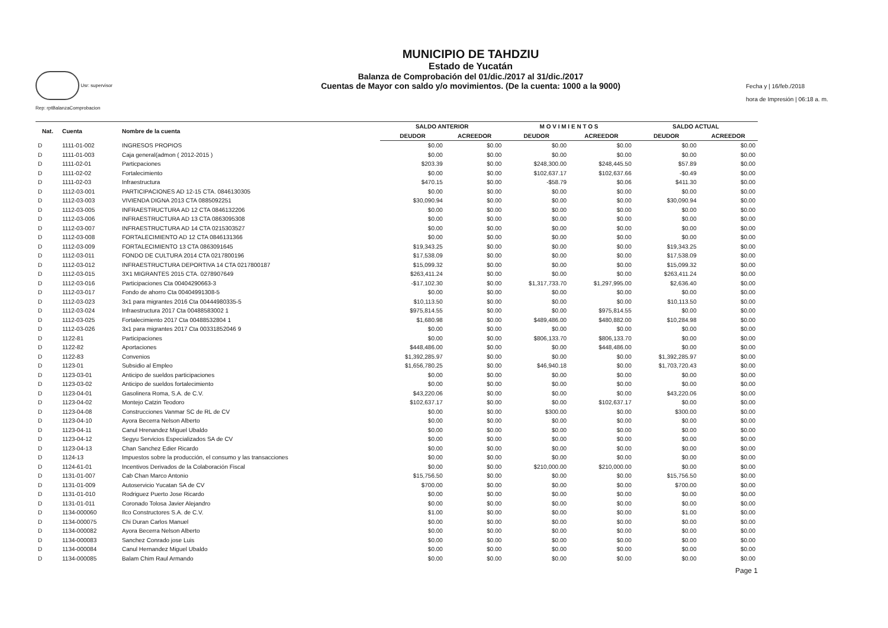Usr: supervisor
Rep: rptBalanzaComprobacion
MUNICIPIO DE TAHDZIU
Estado de Yucatán
Balanza de Comprobación del 01/dic./2017 al 31/dic./2017
Cuentas de Mayor con saldo y/o movimientos. (De la cuenta: 1000 a la 9000)
Fecha y | 16/feb./2018
hora de Impresión | 06:18 a. m.
| Nat. | Cuenta | Nombre de la cuenta | SALDO ANTERIOR | | M O V I M I E N T O S | | SALDO ACTUAL | |
| --- | --- | --- | --- | --- | --- | --- | --- | --- |
| | | | DEUDOR | ACREEDOR | DEUDOR | ACREEDOR | DEUDOR | ACREEDOR |
| D | 1111-01-002 | INGRESOS PROPIOS | $0.00 | $0.00 | $0.00 | $0.00 | $0.00 | $0.00 |
| D | 1111-01-003 | Caja general(admon ( 2012-2015 ) | $0.00 | $0.00 | $0.00 | $0.00 | $0.00 | $0.00 |
| D | 1111-02-01 | Particpaciones | $203.39 | $0.00 | $248,300.00 | $248,445.50 | $57.89 | $0.00 |
| D | 1111-02-02 | Fortalecimiento | $0.00 | $0.00 | $102,637.17 | $102,637.66 | -$0.49 | $0.00 |
| D | 1111-02-03 | Infraestructura | $470.15 | $0.00 | -$58.79 | $0.06 | $411.30 | $0.00 |
| D | 1112-03-001 | PARTICIPACIONES AD 12-15 CTA. 0846130305 | $0.00 | $0.00 | $0.00 | $0.00 | $0.00 | $0.00 |
| D | 1112-03-003 | VIVIENDA DIGNA 2013 CTA 0885092251 | $30,090.94 | $0.00 | $0.00 | $0.00 | $30,090.94 | $0.00 |
| D | 1112-03-005 | INFRAESTRUCTURA AD 12 CTA 0846132206 | $0.00 | $0.00 | $0.00 | $0.00 | $0.00 | $0.00 |
| D | 1112-03-006 | INFRAESTRUCTURA AD 13 CTA 0863095308 | $0.00 | $0.00 | $0.00 | $0.00 | $0.00 | $0.00 |
| D | 1112-03-007 | INFRAESTRUCTURA AD 14 CTA 0215303527 | $0.00 | $0.00 | $0.00 | $0.00 | $0.00 | $0.00 |
| D | 1112-03-008 | FORTALECIMIENTO AD 12 CTA 0846131366 | $0.00 | $0.00 | $0.00 | $0.00 | $0.00 | $0.00 |
| D | 1112-03-009 | FORTALECIMIENTO 13 CTA 0863091645 | $19,343.25 | $0.00 | $0.00 | $0.00 | $19,343.25 | $0.00 |
| D | 1112-03-011 | FONDO DE CULTURA 2014 CTA 0217800196 | $17,538.09 | $0.00 | $0.00 | $0.00 | $17,538.09 | $0.00 |
| D | 1112-03-012 | INFRAESTRUCTURA DEPORTIVA 14 CTA 0217800187 | $15,099.32 | $0.00 | $0.00 | $0.00 | $15,099.32 | $0.00 |
| D | 1112-03-015 | 3X1 MIGRANTES 2015 CTA. 0278907649 | $263,411.24 | $0.00 | $0.00 | $0.00 | $263,411.24 | $0.00 |
| D | 1112-03-016 | Participaciones Cta 00404290663-3 | -$17,102.30 | $0.00 | $1,317,733.70 | $1,297,995.00 | $2,636.40 | $0.00 |
| D | 1112-03-017 | Fondo de ahorro Cta 00404991308-5 | $0.00 | $0.00 | $0.00 | $0.00 | $0.00 | $0.00 |
| D | 1112-03-023 | 3x1 para migrantes 2016 Cta 00444980335-5 | $10,113.50 | $0.00 | $0.00 | $0.00 | $10,113.50 | $0.00 |
| D | 1112-03-024 | Infraestructura 2017 Cta 00488583002 1 | $975,814.55 | $0.00 | $0.00 | $975,814.55 | $0.00 | $0.00 |
| D | 1112-03-025 | Fortalecimiento 2017 Cta 00488532804 1 | $1,680.98 | $0.00 | $489,486.00 | $480,882.00 | $10,284.98 | $0.00 |
| D | 1112-03-026 | 3x1 para migrantes 2017 Cta 00331852046 9 | $0.00 | $0.00 | $0.00 | $0.00 | $0.00 | $0.00 |
| D | 1122-81 | Participaciones | $0.00 | $0.00 | $806,133.70 | $806,133.70 | $0.00 | $0.00 |
| D | 1122-82 | Aportaciones | $448,486.00 | $0.00 | $0.00 | $448,486.00 | $0.00 | $0.00 |
| D | 1122-83 | Convenios | $1,392,285.97 | $0.00 | $0.00 | $0.00 | $1,392,285.97 | $0.00 |
| D | 1123-01 | Subsidio al Empleo | $1,656,780.25 | $0.00 | $46,940.18 | $0.00 | $1,703,720.43 | $0.00 |
| D | 1123-03-01 | Anticipo de sueldos participaciones | $0.00 | $0.00 | $0.00 | $0.00 | $0.00 | $0.00 |
| D | 1123-03-02 | Anticipo de sueldos fortalecimiento | $0.00 | $0.00 | $0.00 | $0.00 | $0.00 | $0.00 |
| D | 1123-04-01 | Gasolinera Roma, S.A. de C.V. | $43,220.06 | $0.00 | $0.00 | $0.00 | $43,220.06 | $0.00 |
| D | 1123-04-02 | Montejo Catzin Teodoro | $102,637.17 | $0.00 | $0.00 | $102,637.17 | $0.00 | $0.00 |
| D | 1123-04-08 | Construcciones Vanmar SC de RL de CV | $0.00 | $0.00 | $300.00 | $0.00 | $300.00 | $0.00 |
| D | 1123-04-10 | Ayora Becerra Nelson Alberto | $0.00 | $0.00 | $0.00 | $0.00 | $0.00 | $0.00 |
| D | 1123-04-11 | Canul Hrenandez Miguel Ubaldo | $0.00 | $0.00 | $0.00 | $0.00 | $0.00 | $0.00 |
| D | 1123-04-12 | Segyu Servicios Especializados SA de CV | $0.00 | $0.00 | $0.00 | $0.00 | $0.00 | $0.00 |
| D | 1123-04-13 | Chan Sanchez Edier Ricardo | $0.00 | $0.00 | $0.00 | $0.00 | $0.00 | $0.00 |
| D | 1124-13 | Impuestos sobre la producción, el consumo y las transacciones | $0.00 | $0.00 | $0.00 | $0.00 | $0.00 | $0.00 |
| D | 1124-61-01 | Incentivos Derivados de la Colaboración Fiscal | $0.00 | $0.00 | $210,000.00 | $210,000.00 | $0.00 | $0.00 |
| D | 1131-01-007 | Cab Chan Marco Antonio | $15,756.50 | $0.00 | $0.00 | $0.00 | $15,756.50 | $0.00 |
| D | 1131-01-009 | Autoservicio Yucatan SA de CV | $700.00 | $0.00 | $0.00 | $0.00 | $700.00 | $0.00 |
| D | 1131-01-010 | Rodriguez Puerto Jose Ricardo | $0.00 | $0.00 | $0.00 | $0.00 | $0.00 | $0.00 |
| D | 1131-01-011 | Coronado Tolosa Javier Alejandro | $0.00 | $0.00 | $0.00 | $0.00 | $0.00 | $0.00 |
| D | 1134-000060 | Ilco Constructores S.A. de C.V. | $1.00 | $0.00 | $0.00 | $0.00 | $1.00 | $0.00 |
| D | 1134-000075 | Chi Duran Carlos Manuel | $0.00 | $0.00 | $0.00 | $0.00 | $0.00 | $0.00 |
| D | 1134-000082 | Ayora Becerra Nelson Alberto | $0.00 | $0.00 | $0.00 | $0.00 | $0.00 | $0.00 |
| D | 1134-000083 | Sanchez Conrado jose Luis | $0.00 | $0.00 | $0.00 | $0.00 | $0.00 | $0.00 |
| D | 1134-000084 | Canul Hernandez Miguel Ubaldo | $0.00 | $0.00 | $0.00 | $0.00 | $0.00 | $0.00 |
| D | 1134-000085 | Balam Chim Raul Armando | $0.00 | $0.00 | $0.00 | $0.00 | $0.00 | $0.00 |
Page 1